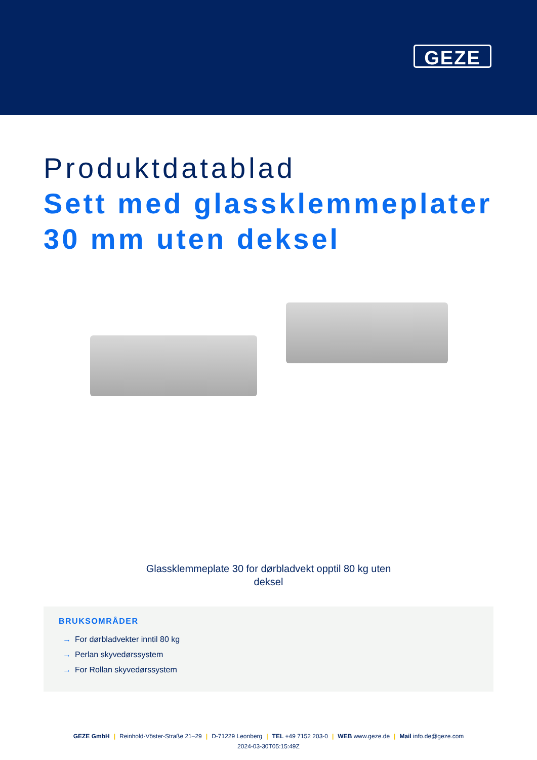GEZE
Produktdatablad
Sett med glassklemmeplater 30 mm uten deksel
Glassklemmeplate 30 for dørbladvekt opptil 80 kg uten
deksel
BRUKSOMRÅDER
→ For dørbladvekter inntil 80 kg
→ Perlan skyvedørssystem
→ For Rollan skyvedørssystem
GEZE GmbH | Reinhold-Vöster-Straße 21–29 | D-71229 Leonberg | TEL +49 7152 203-0 | WEB www.geze.de | Mail info.de@geze.com
2024-03-30T05:15:49Z